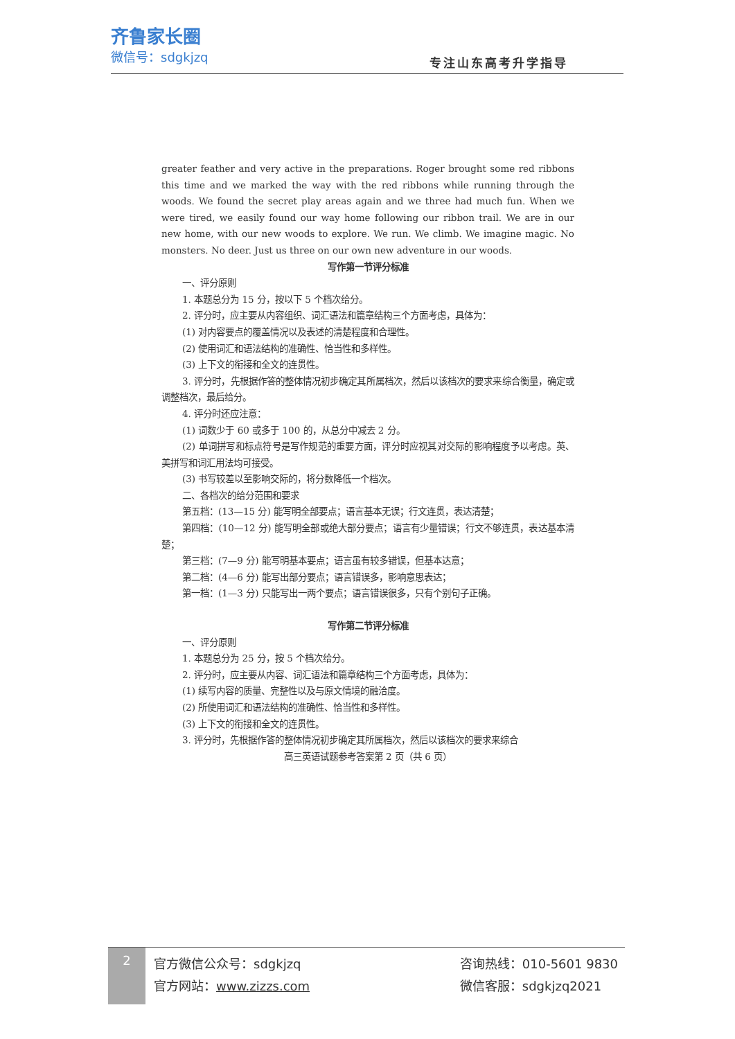齐鲁家长圈
微信号：sdgkjzq
专注山东高考升学指导
greater feather and very active in the preparations. Roger brought some red ribbons this time and we marked the way with the red ribbons while running through the woods. We found the secret play areas again and we three had much fun. When we were tired, we easily found our way home following our ribbon trail. We are in our new home, with our new woods to explore. We run. We climb. We imagine magic. No monsters. No deer. Just us three on our own new adventure in our woods.
写作第一节评分标准
一、评分原则
1. 本题总分为 15 分，按以下 5 个档次给分。
2. 评分时，应主要从内容组织、词汇语法和篇章结构三个方面考虑，具体为：
(1) 对内容要点的覆盖情况以及表述的清楚程度和合理性。
(2) 使用词汇和语法结构的准确性、恰当性和多样性。
(3) 上下文的衔接和全文的连贯性。
3. 评分时，先根据作答的整体情况初步确定其所属档次，然后以该档次的要求来综合衡量，确定或调整档次，最后给分。
4. 评分时还应注意：
(1) 词数少于 60 或多于 100 的，从总分中减去 2 分。
(2) 单词拼写和标点符号是写作规范的重要方面，评分时应视其对交际的影响程度予以考虑。英、美拼写和词汇用法均可接受。
(3) 书写较差以至影响交际的，将分数降低一个档次。
二、各档次的给分范围和要求
第五档：(13—15 分) 能写明全部要点；语言基本无误；行文连贯，表达清楚；
第四档：(10—12 分) 能写明全部或绝大部分要点；语言有少量错误；行文不够连贯，表达基本清楚；
第三档：(7—9 分) 能写明基本要点；语言虽有较多错误，但基本达意；
第二档：(4—6 分) 能写出部分要点；语言错误多，影响意思表达；
第一档：(1—3 分) 只能写出一两个要点；语言错误很多，只有个别句子正确。
写作第二节评分标准
一、评分原则
1. 本题总分为 25 分，按 5 个档次给分。
2. 评分时，应主要从内容、词汇语法和篇章结构三个方面考虑，具体为：
(1) 续写内容的质量、完整性以及与原文情境的融洽度。
(2) 所使用词汇和语法结构的准确性、恰当性和多样性。
(3) 上下文的衔接和全文的连贯性。
3. 评分时，先根据作答的整体情况初步确定其所属档次，然后以该档次的要求来综合
高三英语试题参考答案第 2 页（共 6 页）
2
官方微信公众号：sdgkjzq
官方网站：www.zizzs.com
咨询热线：010-5601 9830
微信客服：sdgkjzq2021